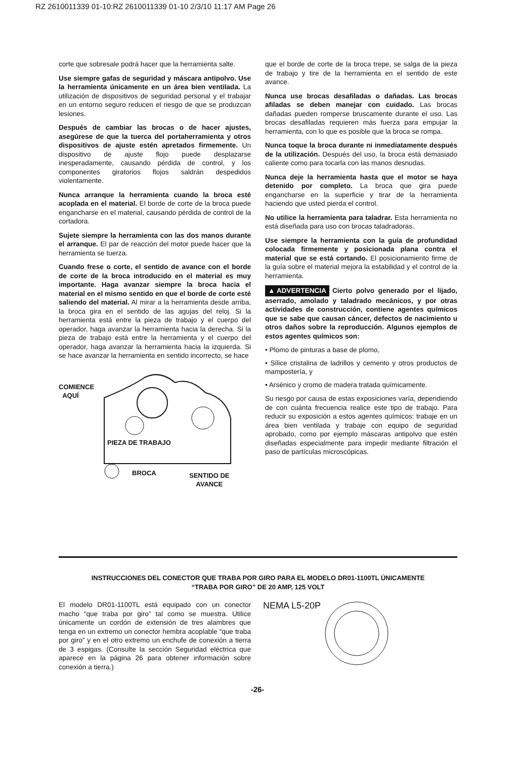RZ 2610011339 01-10:RZ 2610011339 01-10 2/3/10 11:17 AM Page 26
corte que sobresale podrá hacer que la herramienta salte.
Use siempre gafas de seguridad y máscara antipolvo. Use la herramienta únicamente en un área bien ventilada. La utilización de dispositivos de seguridad personal y el trabajar en un entorno seguro reducen el riesgo de que se produzcan lesiones.
Después de cambiar las brocas o de hacer ajustes, asegúrese de que la tuerca del portaherramienta y otros dispositivos de ajuste estén apretados firmemente. Un dispositivo de ajuste flojo puede desplazarse inesperadamente, causando pérdida de control, y los componentes giratorios flojos saldrán despedidos violentamente.
Nunca arranque la herramienta cuando la broca esté acoplada en el material. El borde de corte de la broca puede engancharse en el material, causando pérdida de control de la cortadora.
Sujete siempre la herramienta con las dos manos durante el arranque. El par de reacción del motor puede hacer que la herramienta se tuerza.
Cuando frese o corte, el sentido de avance con el borde de corte de la broca introducido en el material es muy importante. Haga avanzar siempre la broca hacia el material en el mismo sentido en que el borde de corte esté saliendo del material. Al mirar a la herramienta desde arriba, la broca gira en el sentido de las agujas del reloj. Si la herramienta está entre la pieza de trabajo y el cuerpo del operador, haga avanzar la herramienta hacia la derecha. Si la pieza de trabajo está entre la herramienta y el cuerpo del operador, haga avanzar la herramienta hacia la izquierda. Si se hace avanzar la herramienta en sentido incorrecto, se hace
COMIENCE
AQUÍ
PIEZA DE TRABAJO
BROCA SENTIDO DE
AVANCE
que el borde de corte de la broca trepe, se salga de la pieza de trabajo y tire de la herramienta en el sentido de este avance.
Nunca use brocas desafiladas o dañadas. Las brocas afiladas se deben manejar con cuidado. Las brocas dañadas pueden romperse bruscamente durante el uso. Las brocas desafiladas requieren más fuerza para empujar la herramienta, con lo que es posible que la broca se rompa.
Nunca toque la broca durante ni inmediatamente después de la utilización. Después del uso, la broca está demasiado caliente como para tocarla con las manos desnudas.
Nunca deje la herramienta hasta que el motor se haya detenido por completo. La broca que gira puede engancharse en la superficie y tirar de la herramienta haciendo que usted pierda el control.
No utilice la herramienta para taladrar. Esta herramienta no está diseñada para uso con brocas taladradoras.
Use siempre la herramienta con la guía de profundidad colocada firmemente y posicionada plana contra el material que se está cortando. El posicionamiento firme de la guía sobre el material mejora la estabilidad y el control de la herramienta.
▲ ADVERTENCIA Cierto polvo generado por el lijado, aserrado, amolado y taladrado mecánicos, y por otras actividades de construcción, contiene agentes químicos que se sabe que causan cáncer, defectos de nacimiento u otros daños sobre la reproducción. Algunos ejemplos de estos agentes químicos son:
• Plomo de pinturas a base de plomo,
• Sílice cristalina de ladrillos y cemento y otros productos de mampostería, y
• Arsénico y cromo de madera tratada químicamente.
Su riesgo por causa de estas exposiciones varía, dependiendo de con cuánta frecuencia realice este tipo de trabajo. Para reducir su exposición a estos agentes químicos: trabaje en un área bien ventilada y trabaje con equipo de seguridad aprobado, como por ejemplo máscaras antipolvo que estén diseñadas especialmente para impedir mediante filtración el paso de partículas microscópicas.
INSTRUCCIONES DEL CONECTOR QUE TRABA POR GIRO PARA EL MODELO DR01-1100TL ÚNICAMENTE
“TRABA POR GIRO” DE 20 AMP, 125 VOLT
El modelo DR01-1100TL está equipado con un conector macho “que traba por giro” tal como se muestra. Utilice únicamente un cordón de extensión de tres alambres que tenga en un extremo un conector hembra acoplable “que traba por giro” y en el otro extremo un enchufe de conexión a tierra de 3 espigas. (Consulte la sección Seguridad eléctrica que aparece en la página 26 para obtener información sobre conexión a tierra.)
NEMA L5-20P
-26-